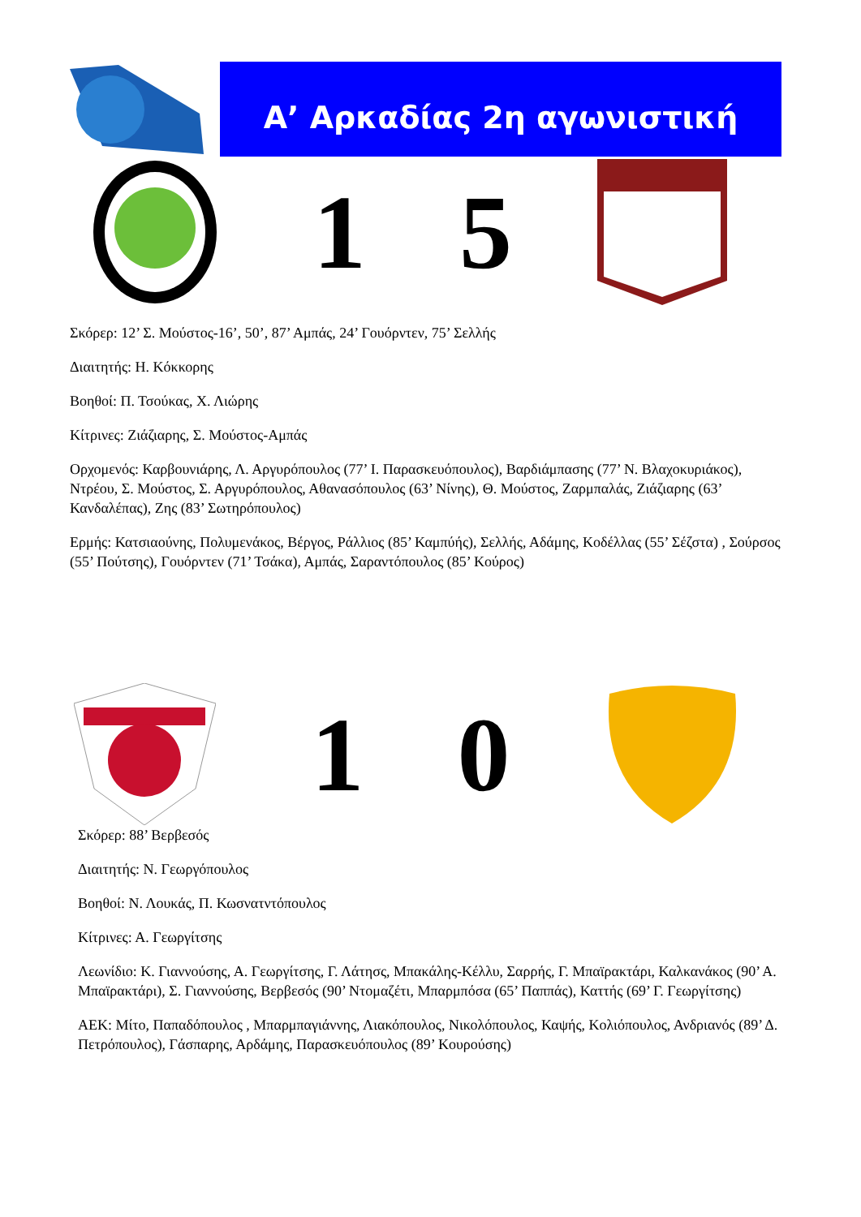Α’ Αρκαδίας 2η αγωνιστική
1 5
Σκόρερ: 12’ Σ. Μούστος-16’, 50’, 87’ Αμπάς, 24’ Γουόρντεν, 75’ Σελλής
Διαιτητής: Η. Κόκκορης
Βοηθοί: Π. Τσούκας, Χ. Λιώρης
Κίτρινες: Ζιάζιαρης, Σ. Μούστος-Αμπάς
Ορχομενός: Καρβουνιάρης, Λ. Αργυρόπουλος (77’ Ι. Παρασκευόπουλος), Βαρδιάμπασης (77’ Ν. Βλαχοκυριάκος), Ντρέου, Σ. Μούστος, Σ. Αργυρόπουλος, Αθανασόπουλος (63’ Νίνης), Θ. Μούστος, Ζαρμπαλάς, Ζιάζιαρης (63’ Κανδαλέπας), Ζης (83’ Σωτηρόπουλος)
Ερμής: Κατσιαούνης, Πολυμενάκος, Βέργος, Ράλλιος (85’ Καμπύής), Σελλής, Αδάμης, Κοδέλλας (55’ Σέζστα) , Σούρσος (55’ Πούτσης), Γουόρντεν (71’ Τσάκα), Αμπάς, Σαραντόπουλος (85’ Κούρος)
1 0
Σκόρερ: 88’ Βερβεσός
Διαιτητής: Ν. Γεωργόπουλος
Βοηθοί: Ν. Λουκάς, Π. Κωσνατντόπουλος
Κίτρινες: Α. Γεωργίτσης
Λεωνίδιο: Κ. Γιαννούσης, Α. Γεωργίτσης, Γ. Λάτησς, Μπακάλης-Κέλλυ, Σαρρής, Γ. Μπαϊρακτάρι, Καλκανάκος (90’ Α. Μπαϊρακτάρι), Σ. Γιαννούσης, Βερβεσός (90’ Ντομαζέτι, Μπαρμπόσα (65’ Παππάς), Καττής (69’ Γ. Γεωργίτσης)
ΑΕΚ: Μίτο, Παπαδόπουλος , Μπαρμπαγιάννης, Λιακόπουλος, Νικολόπουλος, Καψής, Κολιόπουλος, Ανδριανός (89’ Δ. Πετρόπουλος), Γάσπαρης, Αρδάμης, Παρασκευόπουλος (89’ Κουρούσης)